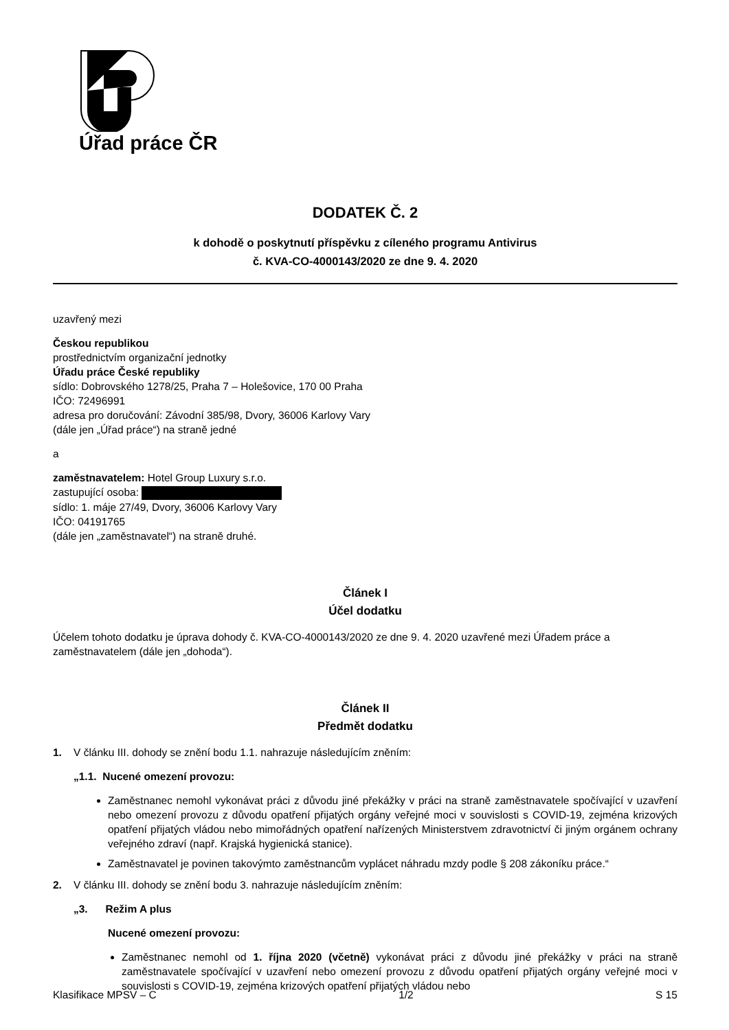Úřad práce ČR
DODATEK Č. 2
k dohodě o poskytnutí příspěvku z cíleného programu Antivirus
č. KVA-CO-4000143/2020 ze dne 9. 4. 2020
uzavřený mezi
Českou republikou
prostřednictvím organizační jednotky
Úřadu práce České republiky
sídlo: Dobrovského 1278/25, Praha 7 – Holešovice, 170 00 Praha
IČO: 72496991
adresa pro doručování: Závodní 385/98, Dvory, 36006 Karlovy Vary
(dále jen „Úřad práce“) na straně jedné
a
zaměstnavatelem: Hotel Group Luxury s.r.o.
zastupující osoba:
sídlo: 1. máje 27/49, Dvory, 36006 Karlovy Vary
IČO: 04191765
(dále jen „zaměstnavatel“) na straně druhé.
Článek I
Účel dodatku
Účelem tohoto dodatku je úprava dohody č. KVA-CO-4000143/2020 ze dne 9. 4. 2020 uzavřené mezi Úřadem práce a zaměstnavatelem (dále jen „dohoda“).
Článek II
Předmět dodatku
1. V článku III. dohody se znění bodu 1.1. nahrazuje následujícím zněním:
„1.1. Nucené omezení provozu:
Zaměstnanec nemohl vykonávat práci z důvodu jiné překážky v práci na straně zaměstnavatele spočívající v uzavření nebo omezení provozu z důvodu opatření přijatých orgány veřejné moci v souvislosti s COVID-19, zejména krizových opatření přijatých vládou nebo mimořádných opatření nařízených Ministerstvem zdravotnictví či jiným orgánem ochrany veřejného zdraví (např. Krajská hygienická stanice).
Zaměstnavatel je povinen takovýmto zaměstnancům vyplácet náhradu mzdy podle § 208 zákoníku práce.“
2. V článku III. dohody se znění bodu 3. nahrazuje následujícím zněním:
„3. Režim A plus
Nucené omezení provozu:
Zaměstnanec nemohl od 1. října 2020 (včetně) vykonávat práci z důvodu jiné překážky v práci na straně zaměstnavatele spočívající v uzavření nebo omezení provozu z důvodu opatření přijatých orgány veřejné moci v souvislosti s COVID-19, zejména krizových opatření přijatých vládou nebo
Klasifikace MPSV – C 1/2 S 15